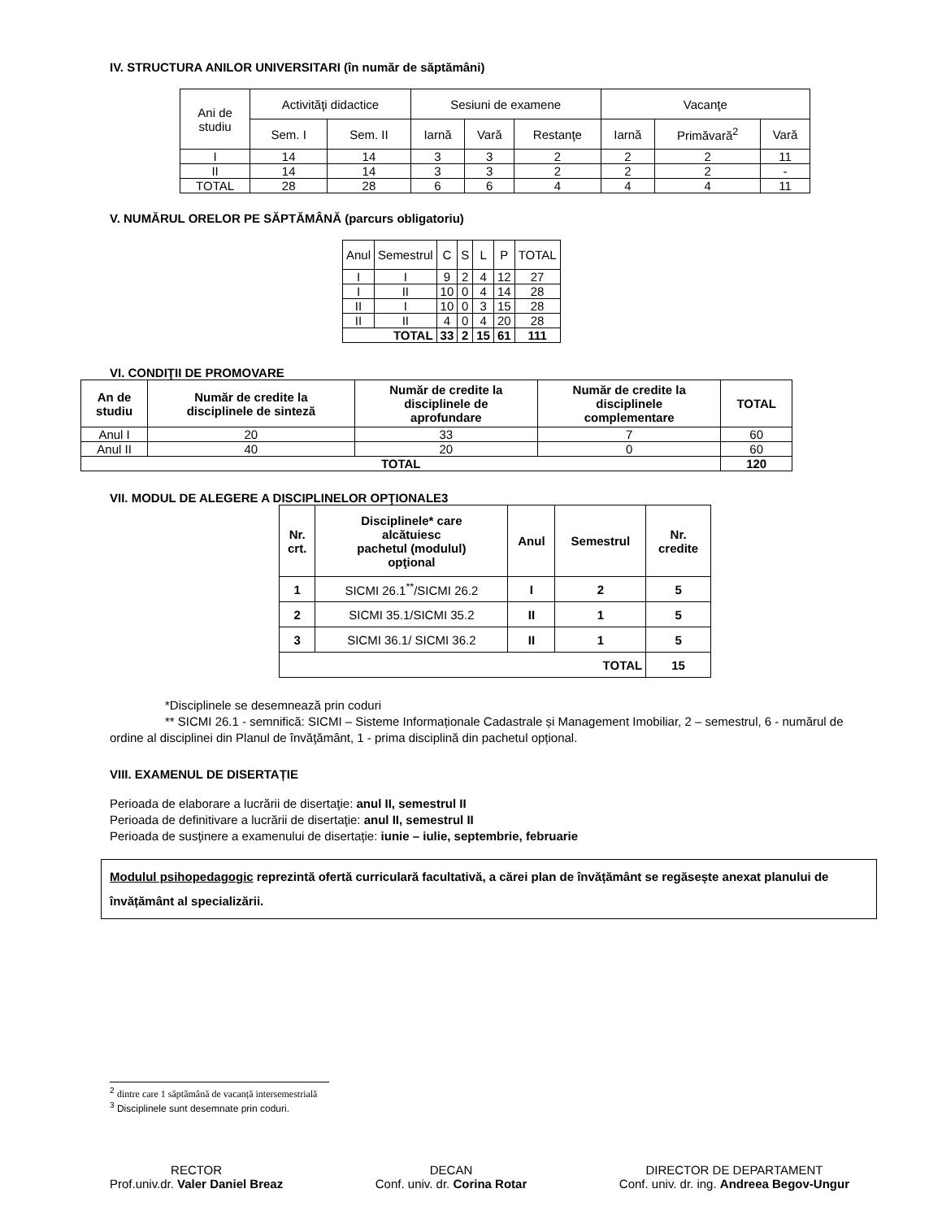IV. STRUCTURA ANILOR UNIVERSITARI (în număr de săptămâni)
| Ani de studiu | Activităţi didactice | | Sesiuni de examene | | | Vacanţe | | |
| --- | --- | --- | --- | --- | --- | --- | --- | --- |
| | Sem. I | Sem. II | Iarnă | Vară | Restanţe | Iarnă | Primăvară<sup>2</sup> | Vară |
| I | 14 | 14 | 3 | 3 | 2 | 2 | 2 | 11 |
| II | 14 | 14 | 3 | 3 | 2 | 2 | 2 | - |
| TOTAL | 28 | 28 | 6 | 6 | 4 | 4 | 4 | 11 |
V. NUMĂRUL ORELOR PE SĂPTĂMÂNĂ (parcurs obligatoriu)
| Anul | Semestrul | C | S | L | P | TOTAL |
| --- | --- | --- | --- | --- | --- | --- |
| I | I | 9 | 2 | 4 | 12 | 27 |
| I | II | 10 | 0 | 4 | 14 | 28 |
| II | I | 10 | 0 | 3 | 15 | 28 |
| II | II | 4 | 0 | 4 | 20 | 28 |
| TOTAL | | 33 | 2 | 15 | 61 | 111 |
VI. CONDIŢII DE PROMOVARE
| An de studiu | Număr de credite la disciplinele de sinteză | Număr de credite la disciplinele de aprofundare | Număr de credite la disciplinele complementare | TOTAL |
| --- | --- | --- | --- | --- |
| Anul I | 20 | 33 | 7 | 60 |
| Anul II | 40 | 20 | 0 | 60 |
| TOTAL | | | | 120 |
VII. MODUL DE ALEGERE A DISCIPLINELOR OPŢIONALE3
| Nr. crt. | Disciplinele* care alcătuiesc pachetul (modulul) opţional | Anul | Semestrul | Nr. credite |
| --- | --- | --- | --- | --- |
| 1 | SICMI 26.1<sup>**</sup>/SICMI 26.2 | I | 2 | 5 |
| 2 | SICMI 35.1/SICMI 35.2 | II | 1 | 5 |
| 3 | SICMI 36.1/ SICMI 36.2 | II | 1 | 5 |
| TOTAL | | | | 15 |
*Disciplinele se desemnează prin coduri
** SICMI 26.1 - semnifică: SICMI – Sisteme Informaționale Cadastrale și Management Imobiliar, 2 – semestrul, 6 - numărul de ordine al disciplinei din Planul de învăţământ, 1 - prima disciplină din pachetul opțional.
VIII. EXAMENUL DE DISERTAȚIE
Perioada de elaborare a lucrării de disertaţie: anul II, semestrul II
Perioada de definitivare a lucrării de disertaţie: anul II, semestrul II
Perioada de susţinere a examenului de disertație: iunie – iulie, septembrie, februarie
Modulul psihopedagogic reprezintă ofertă curriculară facultativă, a cărei plan de învățământ se regăsește anexat planului de învățământ al specializării.
<sup>2</sup> dintre care 1 săptămână de vacanță intersemestrială
<sup>3</sup> Disciplinele sunt desemnate prin coduri.
RECTOR
Prof.univ.dr. Valer Daniel Breaz
DECAN
Conf. univ. dr. Corina Rotar
DIRECTOR DE DEPARTAMENT
Conf. univ. dr. ing. Andreea Begov-Ungur